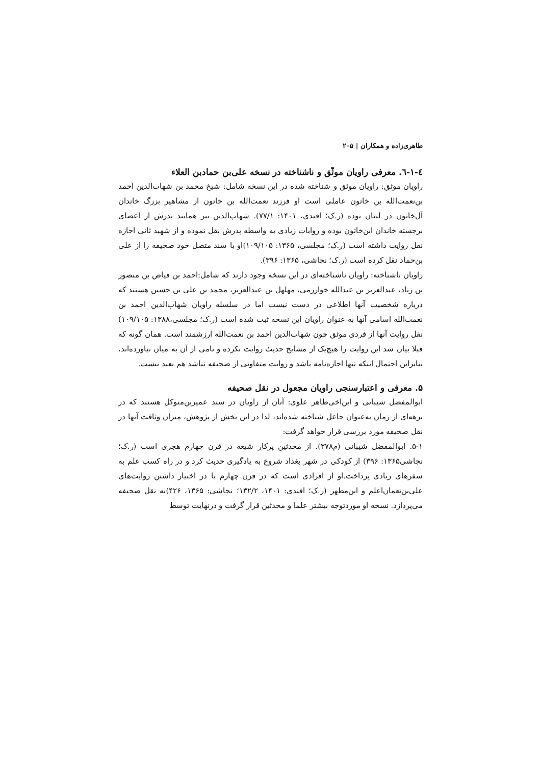طاهری‌زاده و همکاران | ۲۰۵
٤-١-٦. معرفی راویان موثّق و ناشناخته در نسخه علی‌بن حمادبن العلاء
راویان موثق: راویان موثق و شناخته شده در این نسخه شامل: شیخ محمد بن شهاب‌الدین احمد بن‌نعمت‌الله بن خاتون عاملی است او فرزند نعمت‌الله بن خاتون از مشاهیر بزرگ خاندان آل‌خاتون در لبنان بوده (ر.ک؛ افندی، ۱۴۰۱: ۷۷/۱). شهاب‌الدین نیز همانند پدرش از اعضای برجسته خاندان ابن‌خاتون بوده و روایات زیادی به واسطه پدرش نقل نموده و از شهید ثانی اجازه نقل روایت داشته است (ر.ک؛ مجلسی، ۱۳۶۵: ۱۰۹/۱۰۵)او با سند متصل خود صحیفه را از علی بن‌حماد نقل کرده است (ر.ک؛ نجاشی، ۱۳۶۵: ۳۹۶).
راویان ناشناخته: راویان ناشناخته‌ای در این نسخه وجود دارند که شامل:احمد بن فیاض بن منصور بن زیاد، عبدالعزیز بن عبدالله خوارزمی، مهلهل بن عبدالعزیز، محمد بن علی بن حسین هستند که درباره شخصیت آنها اطلاعی در دست نیست اما در سلسله راویان شهاب‌الدین احمد بن نعمت‌الله اسامی آنها به عنوان راویان این نسخه ثبت شده است (ر.ک؛ مجلسی،۱۳۸۸: ۱۰۹/۱۰۵) نقل روایت آنها از فردی موثق چون شهاب‌الدین احمد بن نعمت‌الله ارزشمند است. همان گونه که قبلا بیان شد این روایت را هیچ‌یک از مشایخ حدیث روایت نکرده و نامی از آن به میان نیاورده‌اند، بنابراین احتمال اینکه تنها اجازه‌نامه باشد و روایت متفاوتی از صحیفه نباشد هم بعید نیست.
۵. معرفی و اعتبارسنجی راویان مجعول در نقل صحیفه
ابوالمفضل شیبانی و ابن‌اخی‌طاهر علوی: آنان از راویان در سند عمیربن‌متوکل هستند که در برهه‌ای از زمان به‌عنوان جاعل شناخته شده‌اند، لذا در این بخش از پژوهش، میزان وثاقت آنها در نقل صحیفه مورد بررسی قرار خواهد گرفت:
۵-۱. ابوالمفضل شیبانی (م۳۷۸). از محدثین پرکار شیعه در قرن چهارم هجری است (ر.ک؛ نجاشی۱۳۶۵: ۳۹۶) از کودکی در شهر بغداد شروع به یادگیری حدیث کرد و در راه کسب علم به سفرهای زیادی پرداخت.او از افرادی است که در قرن چهارم با در اختیار داشتن روایت‌های علی‌بن‌نعمان‌اعلم و ابن‌مطهر (ر.ک؛ افندی: ۱۴۰۱، ۱۳۲/۲؛ نجاشی: ۱۳۶۵، ۴۲۶)به نقل صحیفه می‌پردازد. نسخه او موردتوجه بیشتر علما و محدثین قرار گرفت و درنهایت توسط